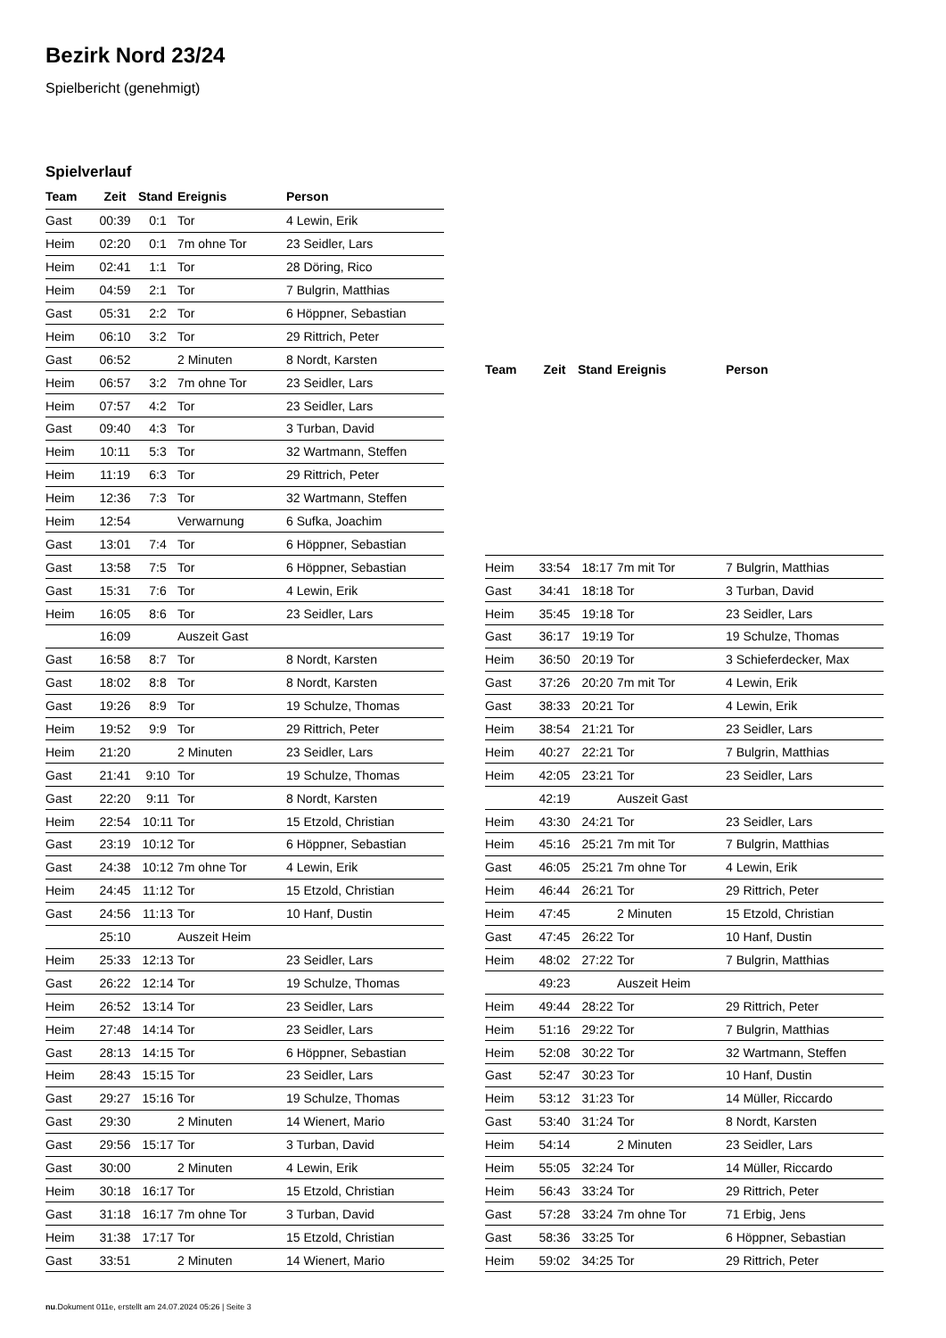Bezirk Nord 23/24
Spielbericht (genehmigt)
Spielverlauf
| Team | Zeit | Stand | Ereignis | Person |
| --- | --- | --- | --- | --- |
| Gast | 00:39 | 0:1 | Tor | 4 Lewin, Erik |
| Heim | 02:20 | 0:1 | 7m ohne Tor | 23 Seidler, Lars |
| Heim | 02:41 | 1:1 | Tor | 28 Döring, Rico |
| Heim | 04:59 | 2:1 | Tor | 7 Bulgrin, Matthias |
| Gast | 05:31 | 2:2 | Tor | 6 Höppner, Sebastian |
| Heim | 06:10 | 3:2 | Tor | 29 Rittrich, Peter |
| Gast | 06:52 | | 2 Minuten | 8 Nordt, Karsten |
| Heim | 06:57 | 3:2 | 7m ohne Tor | 23 Seidler, Lars |
| Heim | 07:57 | 4:2 | Tor | 23 Seidler, Lars |
| Gast | 09:40 | 4:3 | Tor | 3 Turban, David |
| Heim | 10:11 | 5:3 | Tor | 32 Wartmann, Steffen |
| Heim | 11:19 | 6:3 | Tor | 29 Rittrich, Peter |
| Heim | 12:36 | 7:3 | Tor | 32 Wartmann, Steffen |
| Heim | 12:54 | | Verwarnung | 6 Sufka, Joachim |
| Gast | 13:01 | 7:4 | Tor | 6 Höppner, Sebastian |
| Gast | 13:58 | 7:5 | Tor | 6 Höppner, Sebastian |
| Gast | 15:31 | 7:6 | Tor | 4 Lewin, Erik |
| Heim | 16:05 | 8:6 | Tor | 23 Seidler, Lars |
| | 16:09 | | Auszeit Gast | |
| Gast | 16:58 | 8:7 | Tor | 8 Nordt, Karsten |
| Gast | 18:02 | 8:8 | Tor | 8 Nordt, Karsten |
| Gast | 19:26 | 8:9 | Tor | 19 Schulze, Thomas |
| Heim | 19:52 | 9:9 | Tor | 29 Rittrich, Peter |
| Heim | 21:20 | | 2 Minuten | 23 Seidler, Lars |
| Gast | 21:41 | 9:10 | Tor | 19 Schulze, Thomas |
| Gast | 22:20 | 9:11 | Tor | 8 Nordt, Karsten |
| Heim | 22:54 | 10:11 | Tor | 15 Etzold, Christian |
| Gast | 23:19 | 10:12 | Tor | 6 Höppner, Sebastian |
| Gast | 24:38 | 10:12 | 7m ohne Tor | 4 Lewin, Erik |
| Heim | 24:45 | 11:12 | Tor | 15 Etzold, Christian |
| Gast | 24:56 | 11:13 | Tor | 10 Hanf, Dustin |
| | 25:10 | | Auszeit Heim | |
| Heim | 25:33 | 12:13 | Tor | 23 Seidler, Lars |
| Gast | 26:22 | 12:14 | Tor | 19 Schulze, Thomas |
| Heim | 26:52 | 13:14 | Tor | 23 Seidler, Lars |
| Heim | 27:48 | 14:14 | Tor | 23 Seidler, Lars |
| Gast | 28:13 | 14:15 | Tor | 6 Höppner, Sebastian |
| Heim | 28:43 | 15:15 | Tor | 23 Seidler, Lars |
| Gast | 29:27 | 15:16 | Tor | 19 Schulze, Thomas |
| Gast | 29:30 | | 2 Minuten | 14 Wienert, Mario |
| Gast | 29:56 | 15:17 | Tor | 3 Turban, David |
| Gast | 30:00 | | 2 Minuten | 4 Lewin, Erik |
| Heim | 30:18 | 16:17 | Tor | 15 Etzold, Christian |
| Gast | 31:18 | 16:17 | 7m ohne Tor | 3 Turban, David |
| Heim | 31:38 | 17:17 | Tor | 15 Etzold, Christian |
| Gast | 33:51 | | 2 Minuten | 14 Wienert, Mario |
| Team | Zeit | Stand | Ereignis | Person |
| --- | --- | --- | --- | --- |
| Heim | 33:54 | 18:17 | 7m mit Tor | 7 Bulgrin, Matthias |
| Gast | 34:41 | 18:18 | Tor | 3 Turban, David |
| Heim | 35:45 | 19:18 | Tor | 23 Seidler, Lars |
| Gast | 36:17 | 19:19 | Tor | 19 Schulze, Thomas |
| Heim | 36:50 | 20:19 | Tor | 3 Schieferdecker, Max |
| Gast | 37:26 | 20:20 | 7m mit Tor | 4 Lewin, Erik |
| Gast | 38:33 | 20:21 | Tor | 4 Lewin, Erik |
| Heim | 38:54 | 21:21 | Tor | 23 Seidler, Lars |
| Heim | 40:27 | 22:21 | Tor | 7 Bulgrin, Matthias |
| Heim | 42:05 | 23:21 | Tor | 23 Seidler, Lars |
| | 42:19 | | Auszeit Gast | |
| Heim | 43:30 | 24:21 | Tor | 23 Seidler, Lars |
| Heim | 45:16 | 25:21 | 7m mit Tor | 7 Bulgrin, Matthias |
| Gast | 46:05 | 25:21 | 7m ohne Tor | 4 Lewin, Erik |
| Heim | 46:44 | 26:21 | Tor | 29 Rittrich, Peter |
| Heim | 47:45 | | 2 Minuten | 15 Etzold, Christian |
| Gast | 47:45 | 26:22 | Tor | 10 Hanf, Dustin |
| Heim | 48:02 | 27:22 | Tor | 7 Bulgrin, Matthias |
| | 49:23 | | Auszeit Heim | |
| Heim | 49:44 | 28:22 | Tor | 29 Rittrich, Peter |
| Heim | 51:16 | 29:22 | Tor | 7 Bulgrin, Matthias |
| Heim | 52:08 | 30:22 | Tor | 32 Wartmann, Steffen |
| Gast | 52:47 | 30:23 | Tor | 10 Hanf, Dustin |
| Heim | 53:12 | 31:23 | Tor | 14 Müller, Riccardo |
| Gast | 53:40 | 31:24 | Tor | 8 Nordt, Karsten |
| Heim | 54:14 | | 2 Minuten | 23 Seidler, Lars |
| Heim | 55:05 | 32:24 | Tor | 14 Müller, Riccardo |
| Heim | 56:43 | 33:24 | Tor | 29 Rittrich, Peter |
| Gast | 57:28 | 33:24 | 7m ohne Tor | 71 Erbig, Jens |
| Gast | 58:36 | 33:25 | Tor | 6 Höppner, Sebastian |
| Heim | 59:02 | 34:25 | Tor | 29 Rittrich, Peter |
nu.Dokument 011e, erstellt am 24.07.2024 05:26 | Seite 3